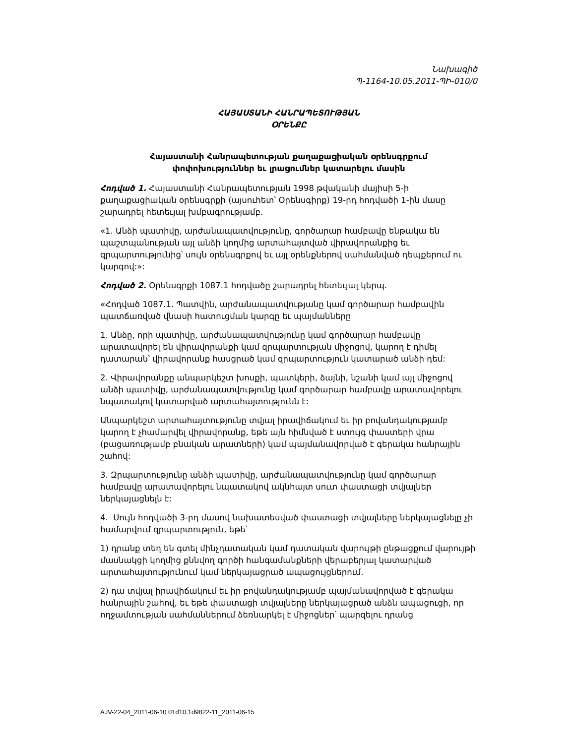Նախագիծ
Պ-1164-10.05.2011-ՊԻ-010/0
ՀԱՅԱՍՏԱՆԻ ՀԱՆՐԱՊԵՏՈՒԹՅԱՆ
ՕՐԵՆՔԸ
Հայաստանի Հանրապետության քաղաքացիական օրենսգրքում
փոփոխություններ եւ լրացումներ կատարելու մասին
Հոդված 1. Հայաստանի Հանրապետության 1998 թվականի մայիսի 5-ի քաղաքացիական օրենսգրքի (այսուհետ՝ Օրենսգիրք) 19-րդ հոդվածի 1-ին մասը շարադրել հետեւյալ խմբագրությամբ.
«1. Անձի պատիվը, արժանապատվությունը, գործարար համբավը ենթակա են պաշտպանության այլ անձի կողմից արտահայտված վիրավորանքից եւ զրպարտությունից՝ սույն օրենսգրքով եւ այլ օրենքներով սահմանված դեպքերում ու կարգով:»:
Հոդված 2. Օրենսգրքի 1087.1 հոդվածը շարադրել հետեւյալ կերպ.
«Հոդված 1087.1. Պատվին, արժանապատվությանը կամ գործարար համբավին պատճառված վնասի հատուցման կարգը եւ պայմանները
1. Անձը, որի պատիվը, արժանապատվությունը կամ գործարար համբավը արատավորել են վիրավորանքի կամ զրպարտության միջոցով, կարող է դիմել դատարան՝ վիրավորանք հասցրած կամ զրպարտություն կատարած անձի դեմ:
2. Վիրավորանքը անպարկեշտ խոսքի, պատկերի, ձայնի, նշանի կամ այլ միջոցով անձի պատիվը, արժանապատվությունը կամ գործարար համբավը արատավորելու նպատակով կատարված արտահայտությունն է:
Անպարկեշտ արտահայտությունը տվյալ իրավիճակում եւ իր բովանդակությամբ կարող է չհամարվել վիրավորանք, եթե այն հիմնված է ստույգ փաստերի վրա (բացառությամբ բնական արատների) կամ պայմանավորված է գերակա հանրային շահով:
3. Զրպարտությունը անձի պատիվը, արժանապատվությունը կամ գործարար համբավը արատավորելու նպատակով ակնհայտ սուտ փաստացի տվյալներ ներկայացնելն է:
4. Սույն հոդվածի 3-րդ մասով նախատեսված փաստացի տվյալները ներկայացնելը չի համարվում զրպարտություն, եթե՝
1) դրանք տեղ են գտել մինչդատական կամ դատական վարույթի ընթացքում վարույթի մասնակցի կողմից քննվող գործի հանգամանքների վերաբերյալ կատարված արտահայտությունում կամ ներկայացրած ապացույցներում.
2) դա տվյալ իրավիճակում եւ իր բովանդակությամբ պայմանավորված է գերակա հանրային շահով, եւ եթե փաստացի տվյալները ներկայացրած անձն ապացուցի, որ ողջամտության սահմաններում ձեռնարկել է միջոցներ՝ պարզելու դրանց
AJV-22-04_2011-06-10 01d10.1d9822-11_2011-06-15